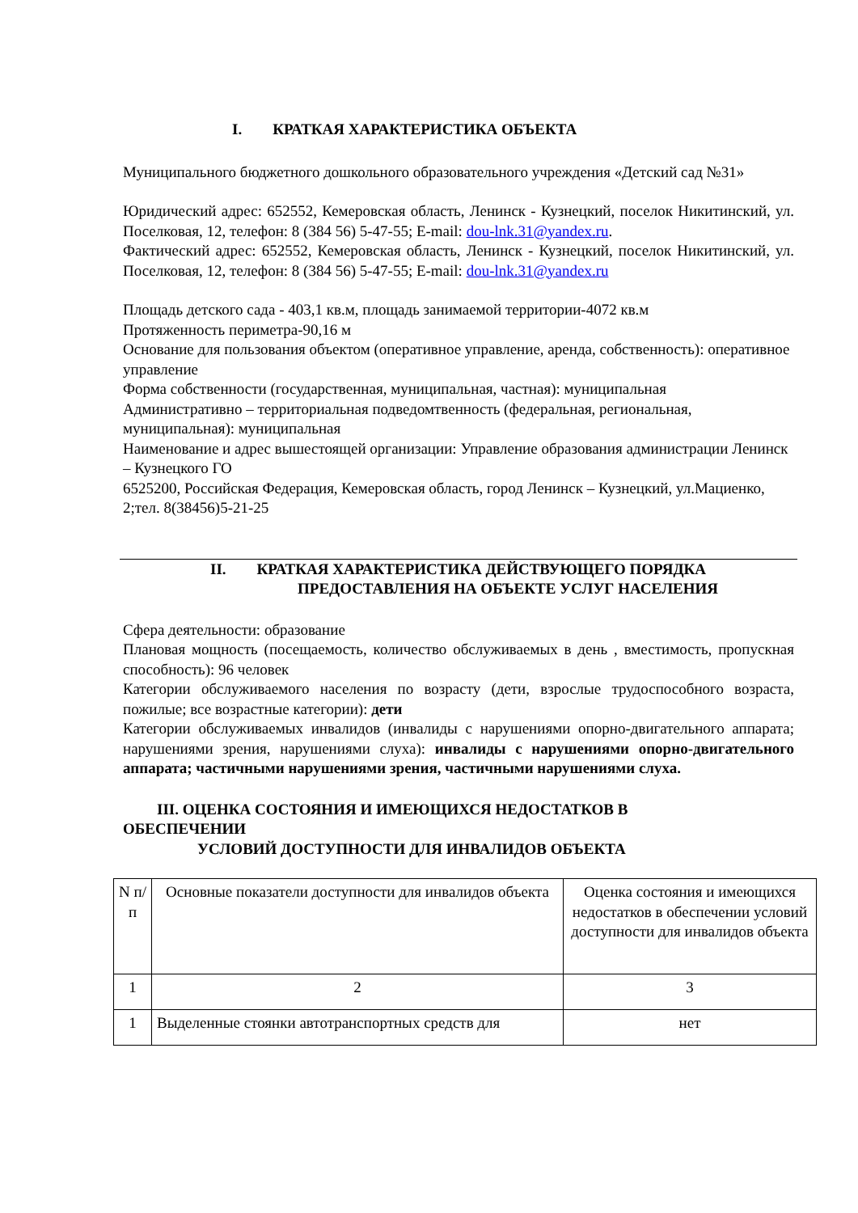I. КРАТКАЯ ХАРАКТЕРИСТИКА ОБЪЕКТА
Муниципального бюджетного дошкольного образовательного учреждения «Детский сад №31»
Юридический адрес: 652552, Кемеровская область, Ленинск - Кузнецкий, поселок Никитинский, ул. Поселковая, 12, телефон: 8 (384 56) 5-47-55; E-mail: dou-lnk.31@yandex.ru.
Фактический адрес: 652552, Кемеровская область, Ленинск - Кузнецкий, поселок Никитинский, ул. Поселковая, 12, телефон: 8 (384 56) 5-47-55; E-mail: dou-lnk.31@yandex.ru
Площадь детского сада - 403,1 кв.м, площадь занимаемой территории-4072 кв.м
Протяженность периметра-90,16 м
Основание для пользования объектом (оперативное управление, аренда, собственность): оперативное управление
Форма собственности (государственная, муниципальная, частная): муниципальная
Административно – территориальная подведомтвенность (федеральная, региональная, муниципальная): муниципальная
Наименование и адрес вышестоящей организации: Управление образования администрации Ленинск – Кузнецкого ГО
6525200, Российская Федерация, Кемеровская область, город Ленинск – Кузнецкий, ул.Мациенко, 2;тел. 8(38456)5-21-25
II. КРАТКАЯ ХАРАКТЕРИСТИКА ДЕЙСТВУЮЩЕГО ПОРЯДКА
ПРЕДОСТАВЛЕНИЯ НА ОБЪЕКТЕ УСЛУГ НАСЕЛЕНИЯ
Сфера деятельности: образование
Плановая мощность (посещаемость, количество обслуживаемых в день , вместимость, пропускная способность): 96 человек
Категории обслуживаемого населения по возрасту (дети, взрослые трудоспособного возраста, пожилые; все возрастные категории): дети
Категории обслуживаемых инвалидов (инвалиды с нарушениями опорно-двигательного аппарата; нарушениями зрения, нарушениями слуха): инвалиды с нарушениями опорно-двигательного аппарата; частичными нарушениями зрения, частичными нарушениями слуха.
III. ОЦЕНКА СОСТОЯНИЯ И ИМЕЮЩИХСЯ НЕДОСТАТКОВ В
ОБЕСПЕЧЕНИИ
УСЛОВИЙ ДОСТУПНОСТИ ДЛЯ ИНВАЛИДОВ ОБЪЕКТА
| N п/п | Основные показатели доступности для инвалидов объекта | Оценка состояния и имеющихся недостатков в обеспечении условий доступности для инвалидов объекта |
| 1 | 2 | 3 |
| 1 | Выделенные стоянки автотранспортных средств для | нет |